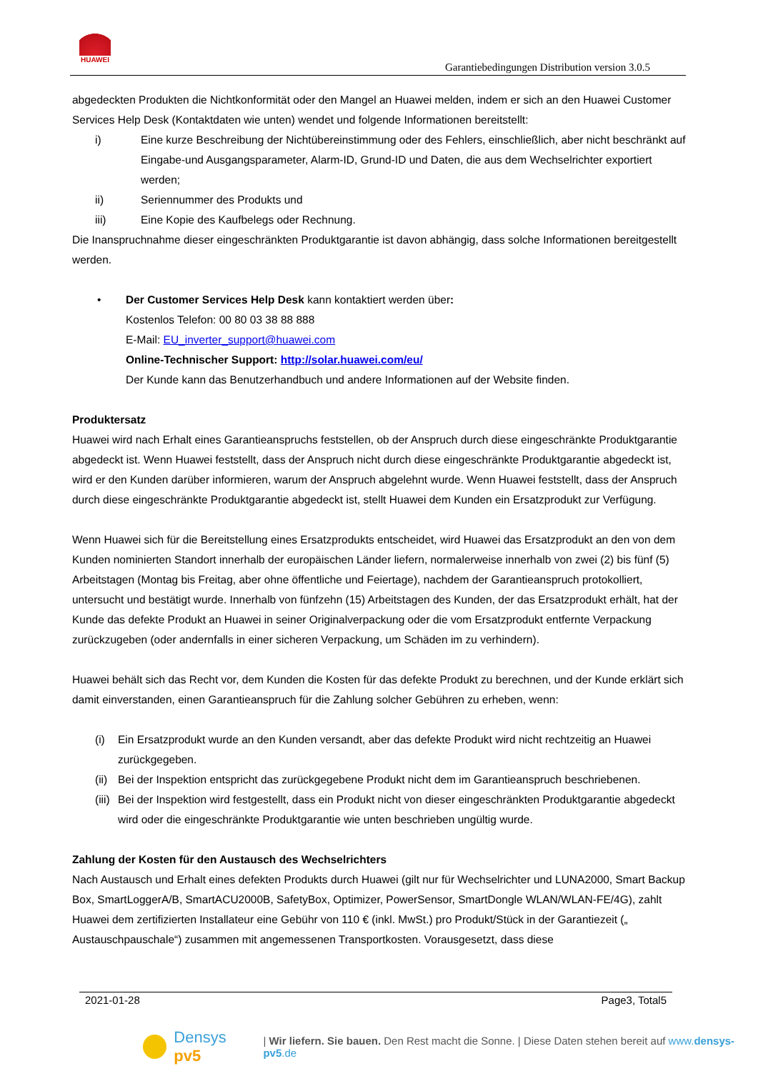HUAWEI
Garantiebedingungen Distribution version 3.0.5
abgedeckten Produkten die Nichtkonformität oder den Mangel an Huawei melden, indem er sich an den Huawei Customer Services Help Desk (Kontaktdaten wie unten) wendet und folgende Informationen bereitstellt:
i) Eine kurze Beschreibung der Nichtübereinstimmung oder des Fehlers, einschließlich, aber nicht beschränkt auf Eingabe-und Ausgangsparameter, Alarm-ID, Grund-ID und Daten, die aus dem Wechselrichter exportiert werden;
ii) Seriennummer des Produkts und
iii) Eine Kopie des Kaufbelegs oder Rechnung.
Die Inanspruchnahme dieser eingeschränkten Produktgarantie ist davon abhängig, dass solche Informationen bereitgestellt werden.
• Der Customer Services Help Desk kann kontaktiert werden über:
Kostenlos Telefon: 00 80 03 38 88 888
E-Mail: EU_inverter_support@huawei.com
Online-Technischer Support: http://solar.huawei.com/eu/
Der Kunde kann das Benutzerhandbuch und andere Informationen auf der Website finden.
Produktersatz
Huawei wird nach Erhalt eines Garantieanspruchs feststellen, ob der Anspruch durch diese eingeschränkte Produktgarantie abgedeckt ist. Wenn Huawei feststellt, dass der Anspruch nicht durch diese eingeschränkte Produktgarantie abgedeckt ist, wird er den Kunden darüber informieren, warum der Anspruch abgelehnt wurde. Wenn Huawei feststellt, dass der Anspruch durch diese eingeschränkte Produktgarantie abgedeckt ist, stellt Huawei dem Kunden ein Ersatzprodukt zur Verfügung.
Wenn Huawei sich für die Bereitstellung eines Ersatzprodukts entscheidet, wird Huawei das Ersatzprodukt an den von dem Kunden nominierten Standort innerhalb der europäischen Länder liefern, normalerweise innerhalb von zwei (2) bis fünf (5) Arbeitstagen (Montag bis Freitag, aber ohne öffentliche und Feiertage), nachdem der Garantieanspruch protokolliert, untersucht und bestätigt wurde. Innerhalb von fünfzehn (15) Arbeitstagen des Kunden, der das Ersatzprodukt erhält, hat der Kunde das defekte Produkt an Huawei in seiner Originalverpackung oder die vom Ersatzprodukt entfernte Verpackung zurückzugeben (oder andernfalls in einer sicheren Verpackung, um Schäden im zu verhindern).
Huawei behält sich das Recht vor, dem Kunden die Kosten für das defekte Produkt zu berechnen, und der Kunde erklärt sich damit einverstanden, einen Garantieanspruch für die Zahlung solcher Gebühren zu erheben, wenn:
(i) Ein Ersatzprodukt wurde an den Kunden versandt, aber das defekte Produkt wird nicht rechtzeitig an Huawei zurückgegeben.
(ii) Bei der Inspektion entspricht das zurückgegebene Produkt nicht dem im Garantieanspruch beschriebenen.
(iii) Bei der Inspektion wird festgestellt, dass ein Produkt nicht von dieser eingeschränkten Produktgarantie abgedeckt wird oder die eingeschränkte Produktgarantie wie unten beschrieben ungültig wurde.
Zahlung der Kosten für den Austausch des Wechselrichters
Nach Austausch und Erhalt eines defekten Produkts durch Huawei (gilt nur für Wechselrichter und LUNA2000, Smart Backup Box, SmartLoggerA/B, SmartACU2000B, SafetyBox, Optimizer, PowerSensor, SmartDongle WLAN/WLAN-FE/4G), zahlt Huawei dem zertifizierten Installateur eine Gebühr von 110 € (inkl. MwSt.) pro Produkt/Stück in der Garantiezeit („ Austauschpauschale“) zusammen mit angemessenen Transportkosten. Vorausgesetzt, dass diese
2021-01-28 Page3, Total5
Densys pv5 | Wir liefern. Sie bauen. Den Rest macht die Sonne. | Diese Daten stehen bereit auf www.densys-pv5.de